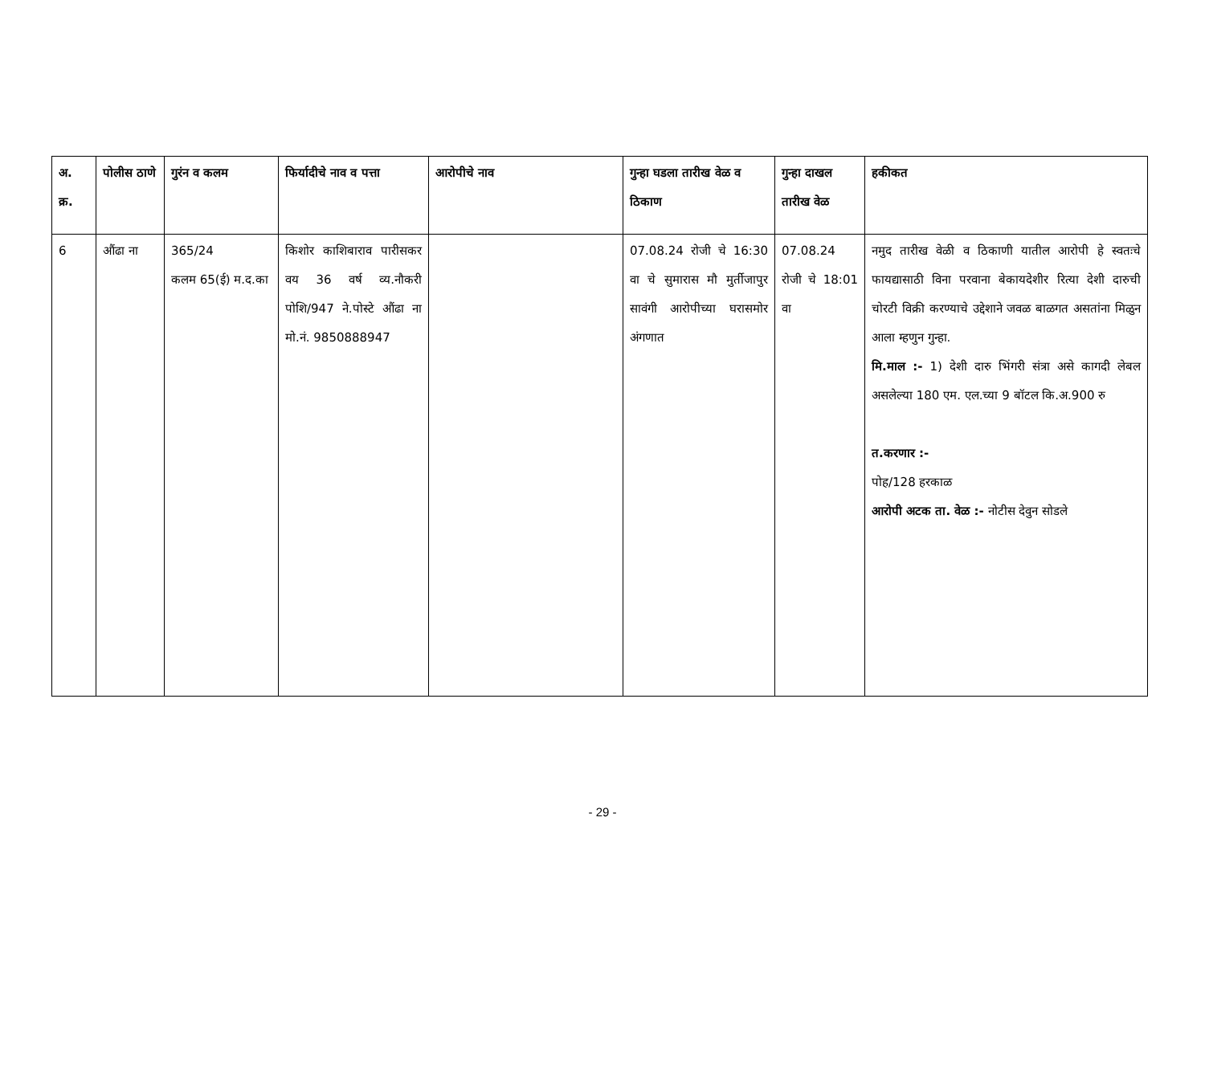| अ. क्र. | पोलीस ठाणे | गुरंन व कलम | फिर्यादीचे नाव व पत्ता | आरोपीचे नाव | गुन्हा घडला तारीख वेळ व ठिकाण | गुन्हा दाखल तारीख वेळ | हकीकत |
| --- | --- | --- | --- | --- | --- | --- | --- |
| 6 | औंढा ना | 365/24 कलम 65(ई) म.द.का | किशोर काशिबाराव पारीसकर वय 36 वर्ष व्य.नौकरी पोशि/947 ने.पोस्टे औंढा ना मो.नं. 9850888947 | | 07.08.24 रोजी चे 16:30 वा चे सुमारास मौ मुर्तीजापुर सावंगी आरोपीच्या घरासमोर अंगणात | 07.08.24 रोजी चे 18:01 वा | नमुद तारीख वेळी व ठिकाणी यातील आरोपी हे स्वतःचे फायद्यासाठी विना परवाना बेकायदेशीर रित्या देशी दारुची चोरटी विक्री करण्याचे उद्देशाने जवळ बाळगत असतांना मिळुन आला म्हणुन गुन्हा. मि.माल :- 1) देशी दारु भिंगरी संत्रा असे कागदी लेबल असलेल्या 180 एम. एल.च्या 9 बॉटल कि.अ.900 रु त.करणार :- पोह/128 हरकाळ आरोपी अटक ता. वेळ :- नोटीस देवुन सोडले |
- 29 -